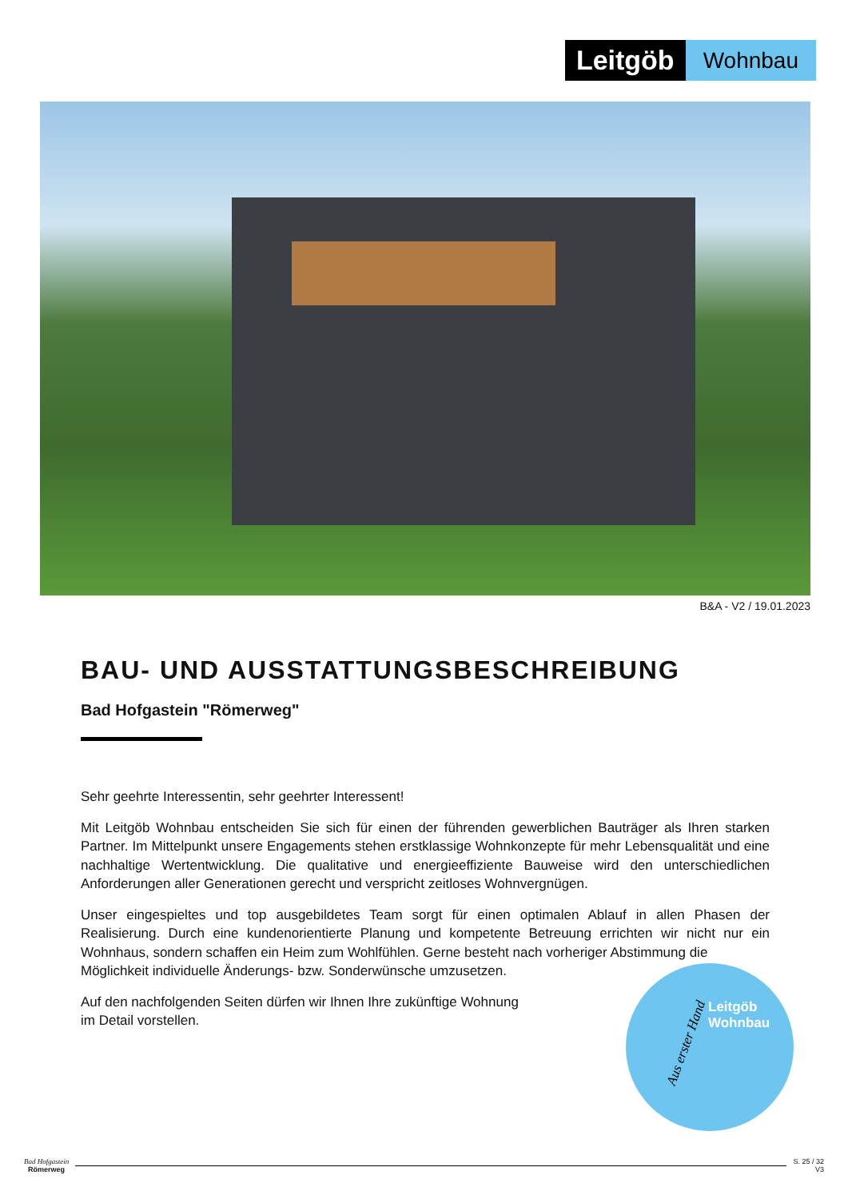Leitgöb
Wohnbau
B&A - V2 / 19.01.2023
BAU- UND AUSSTATTUNGSBESCHREIBUNG
Bad Hofgastein "Römerweg"
Sehr geehrte Interessentin, sehr geehrter Interessent!
Mit Leitgöb Wohnbau entscheiden Sie sich für einen der führenden gewerblichen Bauträger als Ihren starken Partner. Im Mittelpunkt unsere Engagements stehen erstklassige Wohnkonzepte für mehr Lebensqualität und eine nachhaltige Wertentwicklung. Die qualitative und energieeffiziente Bauweise wird den unterschiedlichen Anforderungen aller Generationen gerecht und verspricht zeitloses Wohnvergnügen.
Unser eingespieltes und top ausgebildetes Team sorgt für einen optimalen Ablauf in allen Phasen der Realisierung. Durch eine kundenorientierte Planung und kompetente Betreuung errichten wir nicht nur ein Wohnhaus, sondern schaffen ein Heim zum Wohlfühlen. Gerne besteht nach vorheriger Abstimmung die
Möglichkeit individuelle Änderungs- bzw. Sonderwünsche umzusetzen.
Auf den nachfolgenden Seiten dürfen wir Ihnen Ihre zukünftige Wohnung
im Detail vorstellen.
Aus erster Hand
Leitgöb
Wohnbau
Bad Hofgastein
Römerweg
S. 25 / 32
V3